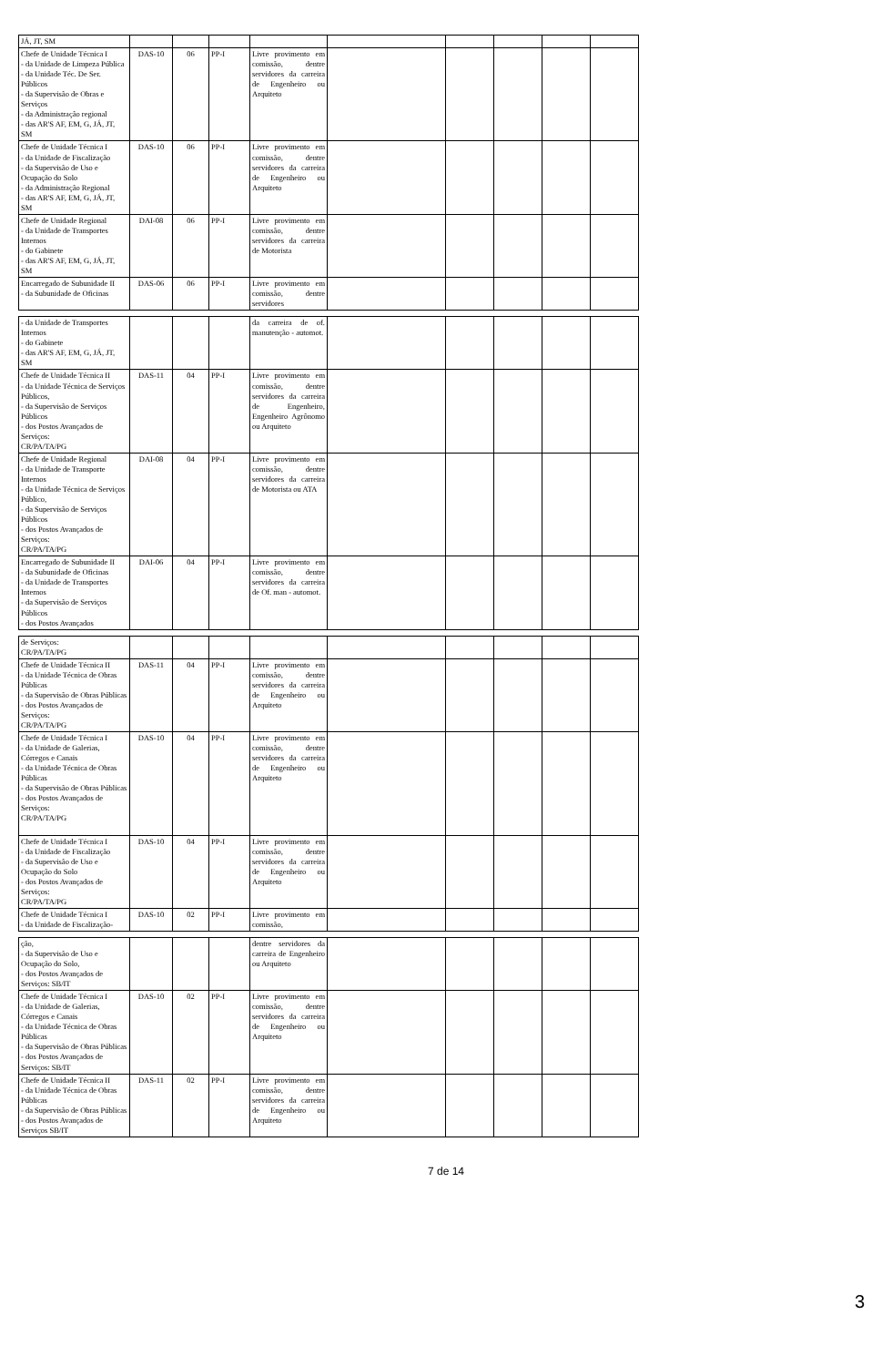| JÁ, JT, SM | | | | | | | | | |
| Chefe de Unidade Técnica I - da Unidade de Limpeza Pública - da Unidade Téc. De Ser. Públicos - da Supervisão de Obras e Serviços - da Administração regional - das AR'S AF, EM, G, JÁ, JT, SM | DAS-10 | 06 | PP-I | Livre provimento em comissão, dentre servidores da carreira de Engenheiro ou Arquiteto | | | | | |
| Chefe de Unidade Técnica I - da Unidade de Fiscalização - da Supervisão de Uso e Ocupação do Solo - da Administração Regional - das AR'S AF, EM, G, JÁ, JT, SM | DAS-10 | 06 | PP-I | Livre provimento em comissão, dentre servidores da carreira de Engenheiro ou Arquiteto | | | | | |
| Chefe de Unidade Regional - da Unidade de Transportes Internos - do Gabinete - das AR'S AF, EM, G, JÁ, JT, SM | DAI-08 | 06 | PP-I | Livre provimento em comissão, dentre servidores da carreira de Motorista | | | | | |
| Encarregado de Subunidade II - da Subunidade de Oficinas | DAS-06 | 06 | PP-I | Livre provimento em comissão, dentre servidores | | | | | |
| - da Unidade de Transportes Internos - do Gabinete - das AR'S AF, EM, G, JÁ, JT, SM | | | | da carreira de of. manutenção - automot. | | | | | |
| Chefe de Unidade Técnica II - da Unidade Técnica de Serviços Públicos, - da Supervisão de Serviços Públicos - dos Postos Avançados de Serviços: CR/PA/TA/PG | DAS-11 | 04 | PP-I | Livre provimento em comissão, dentre servidores da carreira de Engenheiro, Engenheiro Agrônomo ou Arquiteto | | | | | |
| Chefe de Unidade Regional - da Unidade de Transporte Internos - da Unidade Técnica de Serviços Público, - da Supervisão de Serviços Públicos - dos Postos Avançados de Serviços: CR/PA/TA/PG | DAI-08 | 04 | PP-I | Livre provimento em comissão, dentre servidores da carreira de Motorista ou ATA | | | | | |
| Encarregado de Subunidade II - da Subunidade de Oficinas - da Unidade de Transportes Internos - da Supervisão de Serviços Públicos - dos Postos Avançados | DAI-06 | 04 | PP-I | Livre provimento em comissão, dentre servidores da carreira de Of. man - automot. | | | | | |
| de Serviços: CR/PA/TA/PG | | | | | | | | | |
| Chefe de Unidade Técnica II - da Unidade Técnica de Obras Públicas - da Supervisão de Obras Públicas - dos Postos Avançados de Serviços: CR/PA/TA/PG | DAS-11 | 04 | PP-I | Livre provimento em comissão, dentre servidores da carreira de Engenheiro ou Arquiteto | | | | | |
| Chefe de Unidade Técnica I - da Unidade de Galerias, Córregos e Canais - da Unidade Técnica de Obras Públicas - da Supervisão de Obras Públicas - dos Postos Avançados de Serviços: CR/PA/TA/PG | DAS-10 | 04 | PP-I | Livre provimento em comissão, dentre servidores da carreira de Engenheiro ou Arquiteto | | | | | |
| Chefe de Unidade Técnica I - da Unidade de Fiscalização - da Supervisão de Uso e Ocupação do Solo - dos Postos Avançados de Serviços: CR/PA/TA/PG | DAS-10 | 04 | PP-I | Livre provimento em comissão, dentre servidores da carreira de Engenheiro ou Arquiteto | | | | | |
| Chefe de Unidade Técnica I - da Unidade de Fiscalização- | DAS-10 | 02 | PP-I | Livre provimento em comissão, | | | | | |
| ção, - da Supervisão de Uso e Ocupação do Solo, - dos Postos Avançados de Serviços: SB/IT | | | | dentre servidores da carreira de Engenheiro ou Arquiteto | | | | | |
| Chefe de Unidade Técnica I - da Unidade de Galerias, Córregos e Canais - da Unidade Técnica de Obras Públicas - da Supervisão de Obras Públicas - dos Postos Avançados de Serviços: SB/IT | DAS-10 | 02 | PP-I | Livre provimento em comissão, dentre servidores da carreira de Engenheiro ou Arquiteto | | | | | |
| Chefe de Unidade Técnica II - da Unidade Técnica de Obras Públicas - da Supervisão de Obras Públicas - dos Postos Avançados de Serviços SB/IT | DAS-11 | 02 | PP-I | Livre provimento em comissão, dentre servidores da carreira de Engenheiro ou Arquiteto | | | | | |
7 de 14
3